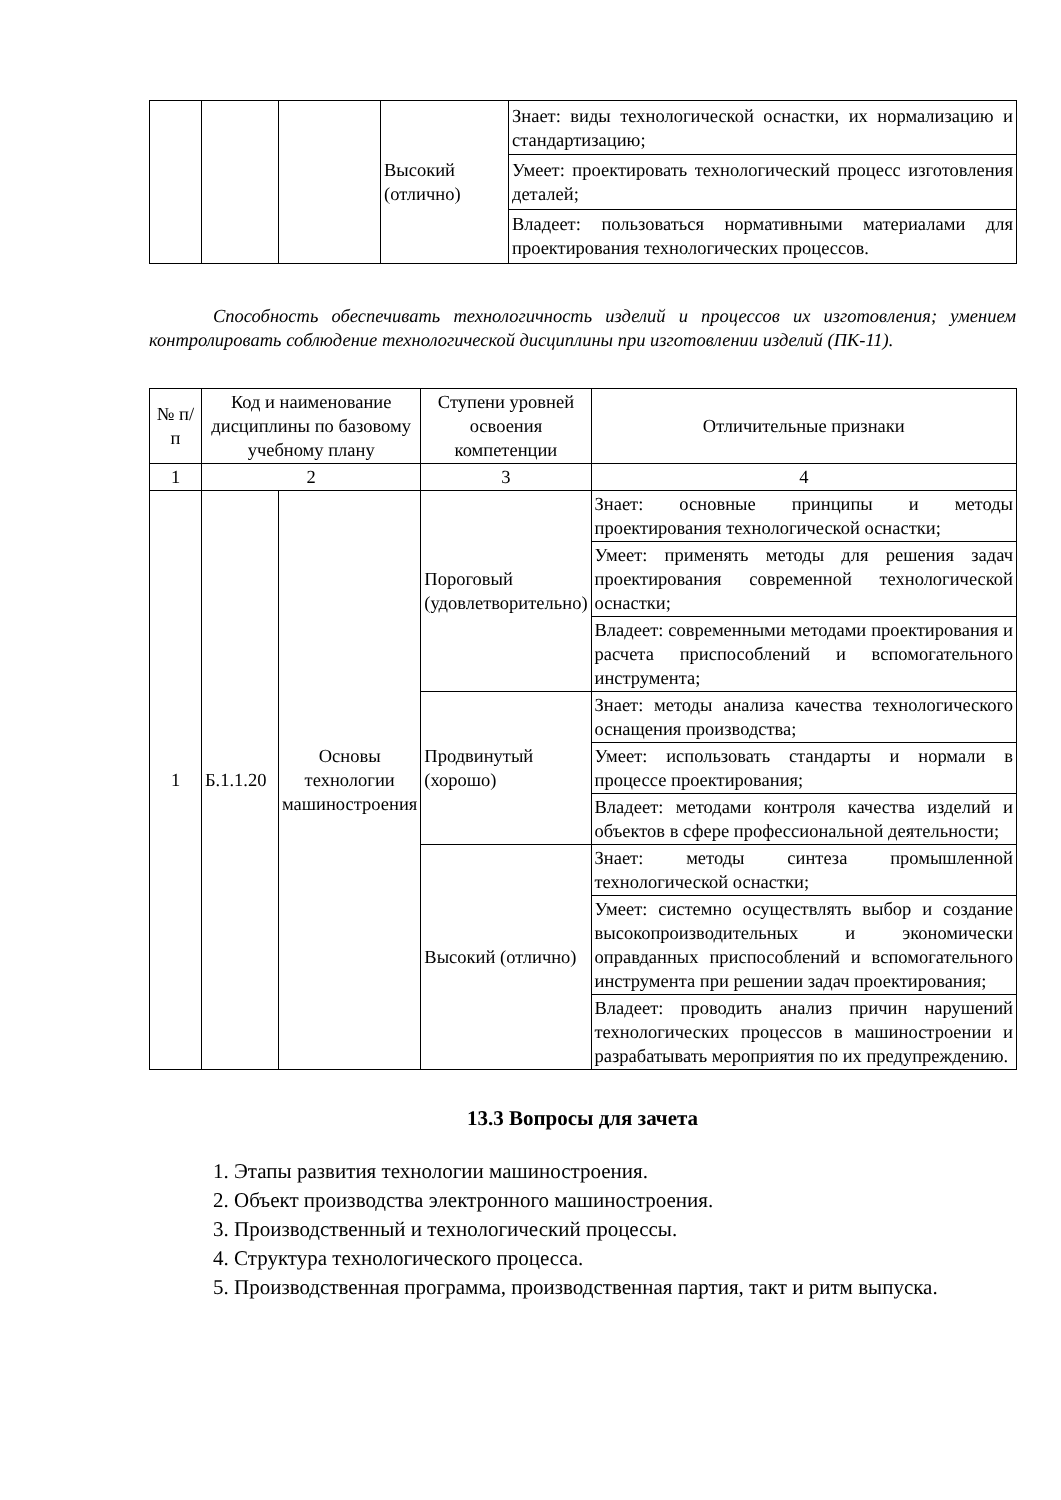| | | | Высокий (отлично) | Знает: виды технологической оснастки, их нормализацию и стандартизацию; |
| | | | | Умеет: проектировать технологический процесс изготовления деталей; |
| | | | | Владеет: пользоваться нормативными материалами для проектирования технологических процессов. |
Способность обеспечивать технологичность изделий и процессов их изготовления; умением контролировать соблюдение технологической дисциплины при изготовлении изделий (ПК-11).
| № п/п | Код и наименование дисциплины по базовому учебному плану | | Ступени уровней освоения компетенции | Отличительные признаки |
| --- | --- | --- | --- | --- |
| 1 | 2 | | 3 | 4 |
| 1 | Б.1.1.20 | Основы технологии машиностроения | Пороговый (удовлетворительно) | Знает: основные принципы и методы проектирования технологической оснастки; |
| | | | | Умеет: применять методы для решения задач проектирования современной технологической оснастки; |
| | | | | Владеет: современными методами проектирования и расчета приспособлений и вспомогательного инструмента; |
| | | | Продвинутый (хорошо) | Знает: методы анализа качества технологического оснащения производства; |
| | | | | Умеет: использовать стандарты и нормали в процессе проектирования; |
| | | | | Владеет: методами контроля качества изделий и объектов в сфере профессиональной деятельности; |
| | | | Высокий (отлично) | Знает: методы синтеза промышленной технологической оснастки; |
| | | | | Умеет: системно осуществлять выбор и создание высокопроизводительных и экономически оправданных приспособлений и вспомогательного инструмента при решении задач проектирования; |
| | | | | Владеет: проводить анализ причин нарушений технологических процессов в машиностроении и разрабатывать мероприятия по их предупреждению. |
13.3 Вопросы для зачета
1. Этапы развития технологии машиностроения.
2. Объект производства электронного машиностроения.
3. Производственный и технологический процессы.
4. Структура технологического процесса.
5. Производственная программа, производственная партия, такт и ритм выпуска.